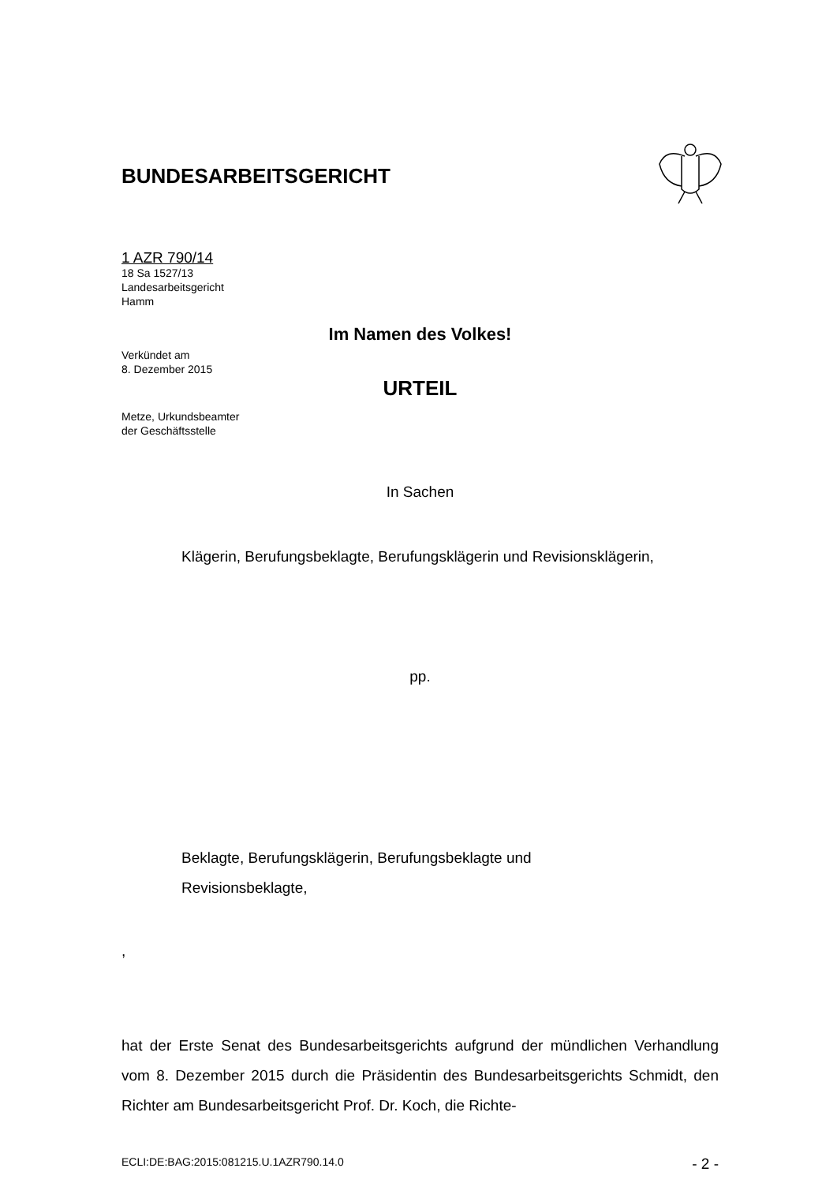BUNDESARBEITSGERICHT
1 AZR 790/14
18 Sa 1527/13
Landesarbeitsgericht
Hamm
Verkündet am
8. Dezember 2015
Metze, Urkundsbeamter
der Geschäftsstelle
Im Namen des Volkes!
URTEIL
In Sachen
Klägerin, Berufungsbeklagte, Berufungsklägerin und Revisionsklägerin,
pp.
Beklagte, Berufungsklägerin, Berufungsbeklagte und
Revisionsbeklagte,
,
hat der Erste Senat des Bundesarbeitsgerichts aufgrund der mündlichen Verhandlung vom 8. Dezember 2015 durch die Präsidentin des Bundesarbeitsgerichts Schmidt, den Richter am Bundesarbeitsgericht Prof. Dr. Koch, die Richte-
ECLI:DE:BAG:2015:081215.U.1AZR790.14.0 - 2 -